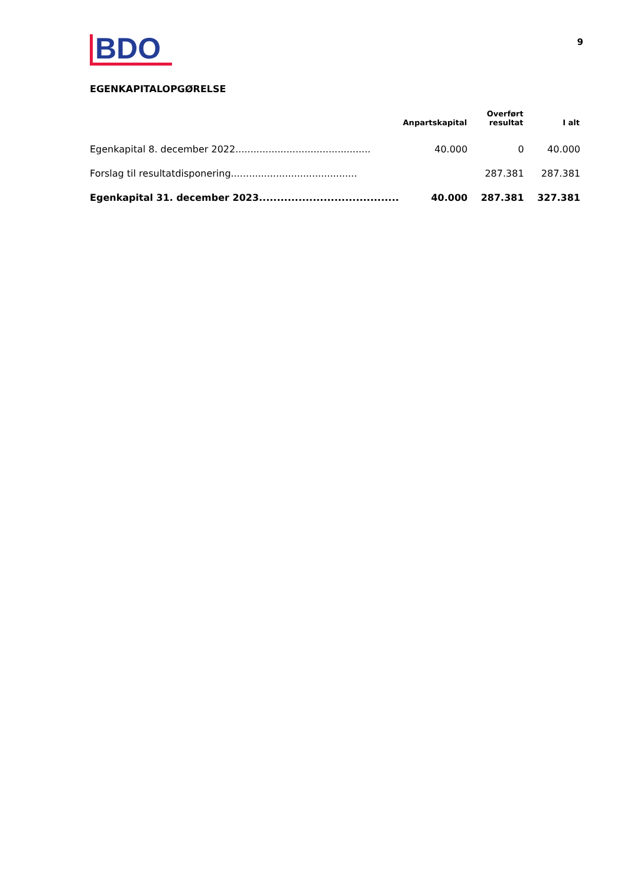BDO
9
EGENKAPITALOPGØRELSE
| | Anpartskapital | Overført resultat | I alt |
| --- | --- | --- | --- |
| Egenkapital 8. december 2022............................................. | 40.000 | 0 | 40.000 |
| Forslag til resultatdisponering.......................................... | | 287.381 | 287.381 |
| Egenkapital 31. december 2023....................................... | 40.000 | 287.381 | 327.381 |